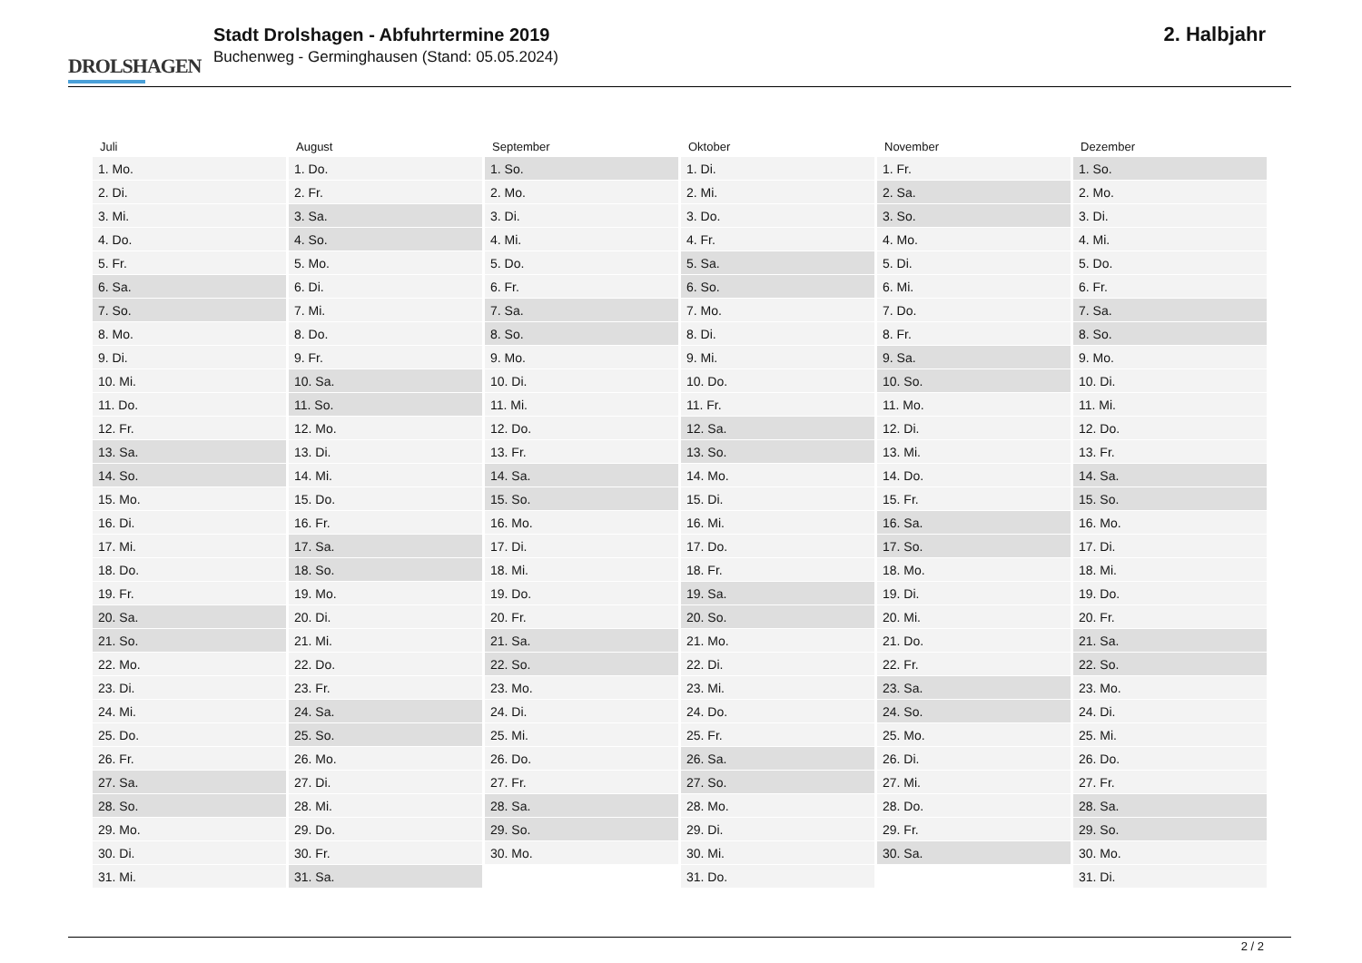DROLSHAGEN
Stadt Drolshagen - Abfuhrtermine 2019
Buchenweg - Germinghausen (Stand: 05.05.2024)
2. Halbjahr
| Juli | August | September | Oktober | November | Dezember |
| --- | --- | --- | --- | --- | --- |
| 1. Mo. | 1. Do. | 1. So. | 1. Di. | 1. Fr. | 1. So. |
| 2. Di. | 2. Fr. | 2. Mo. | 2. Mi. | 2. Sa. | 2. Mo. |
| 3. Mi. | 3. Sa. | 3. Di. | 3. Do. | 3. So. | 3. Di. |
| 4. Do. | 4. So. | 4. Mi. | 4. Fr. | 4. Mo. | 4. Mi. |
| 5. Fr. | 5. Mo. | 5. Do. | 5. Sa. | 5. Di. | 5. Do. |
| 6. Sa. | 6. Di. | 6. Fr. | 6. So. | 6. Mi. | 6. Fr. |
| 7. So. | 7. Mi. | 7. Sa. | 7. Mo. | 7. Do. | 7. Sa. |
| 8. Mo. | 8. Do. | 8. So. | 8. Di. | 8. Fr. | 8. So. |
| 9. Di. | 9. Fr. | 9. Mo. | 9. Mi. | 9. Sa. | 9. Mo. |
| 10. Mi. | 10. Sa. | 10. Di. | 10. Do. | 10. So. | 10. Di. |
| 11. Do. | 11. So. | 11. Mi. | 11. Fr. | 11. Mo. | 11. Mi. |
| 12. Fr. | 12. Mo. | 12. Do. | 12. Sa. | 12. Di. | 12. Do. |
| 13. Sa. | 13. Di. | 13. Fr. | 13. So. | 13. Mi. | 13. Fr. |
| 14. So. | 14. Mi. | 14. Sa. | 14. Mo. | 14. Do. | 14. Sa. |
| 15. Mo. | 15. Do. | 15. So. | 15. Di. | 15. Fr. | 15. So. |
| 16. Di. | 16. Fr. | 16. Mo. | 16. Mi. | 16. Sa. | 16. Mo. |
| 17. Mi. | 17. Sa. | 17. Di. | 17. Do. | 17. So. | 17. Di. |
| 18. Do. | 18. So. | 18. Mi. | 18. Fr. | 18. Mo. | 18. Mi. |
| 19. Fr. | 19. Mo. | 19. Do. | 19. Sa. | 19. Di. | 19. Do. |
| 20. Sa. | 20. Di. | 20. Fr. | 20. So. | 20. Mi. | 20. Fr. |
| 21. So. | 21. Mi. | 21. Sa. | 21. Mo. | 21. Do. | 21. Sa. |
| 22. Mo. | 22. Do. | 22. So. | 22. Di. | 22. Fr. | 22. So. |
| 23. Di. | 23. Fr. | 23. Mo. | 23. Mi. | 23. Sa. | 23. Mo. |
| 24. Mi. | 24. Sa. | 24. Di. | 24. Do. | 24. So. | 24. Di. |
| 25. Do. | 25. So. | 25. Mi. | 25. Fr. | 25. Mo. | 25. Mi. |
| 26. Fr. | 26. Mo. | 26. Do. | 26. Sa. | 26. Di. | 26. Do. |
| 27. Sa. | 27. Di. | 27. Fr. | 27. So. | 27. Mi. | 27. Fr. |
| 28. So. | 28. Mi. | 28. Sa. | 28. Mo. | 28. Do. | 28. Sa. |
| 29. Mo. | 29. Do. | 29. So. | 29. Di. | 29. Fr. | 29. So. |
| 30. Di. | 30. Fr. | 30. Mo. | 30. Mi. | 30. Sa. | 30. Mo. |
| 31. Mi. | 31. Sa. | | 31. Do. | | 31. Di. |
2 / 2